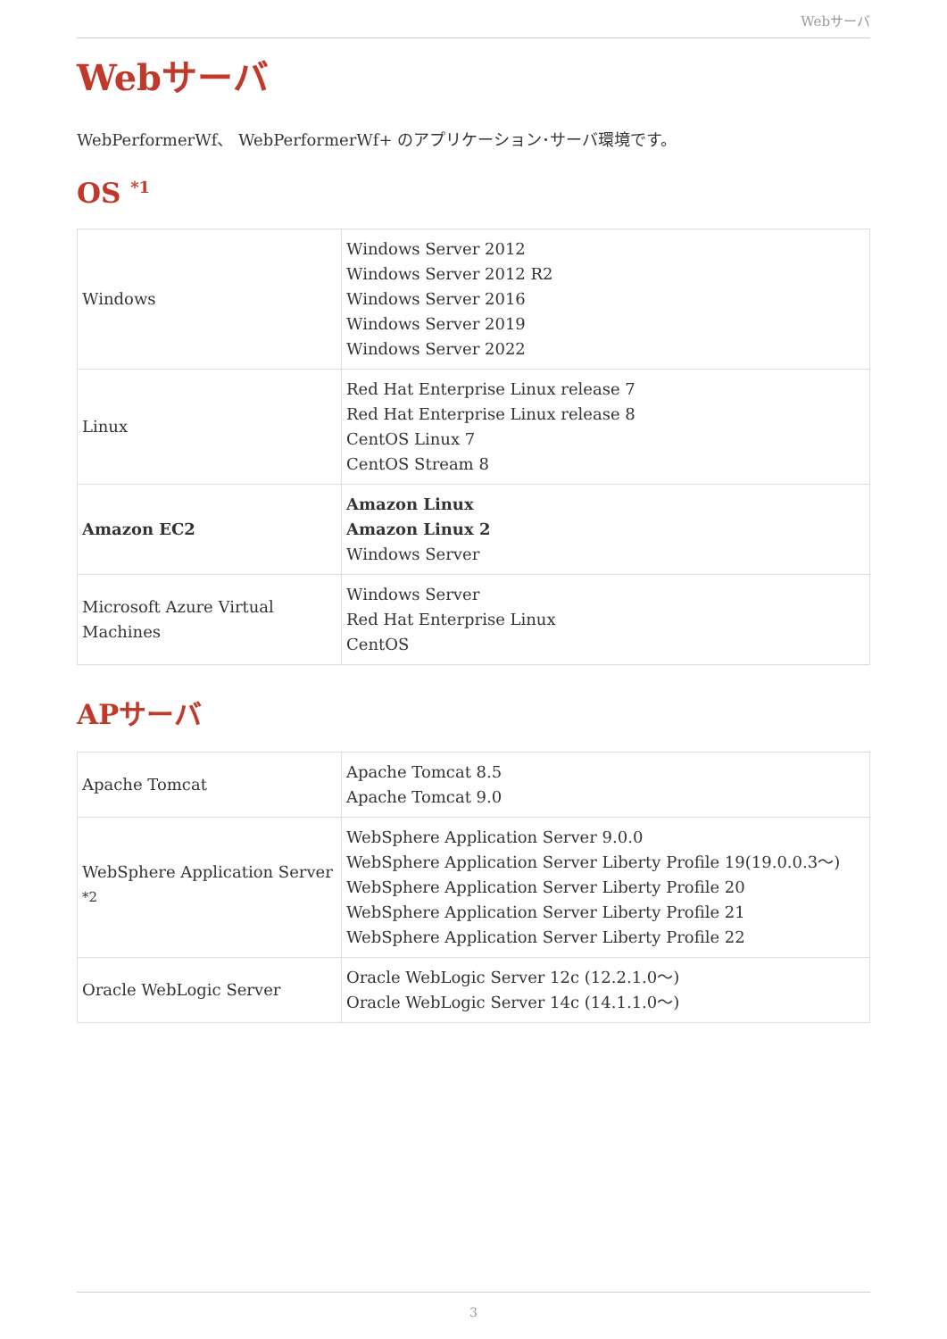Webサーバ
Webサーバ
WebPerformerWf、 WebPerformerWf+ のアプリケーション･サーバ環境です。
OS <sup>*1</sup>
| Windows | Windows Server 2012 Windows Server 2012 R2 Windows Server 2016 Windows Server 2019 Windows Server 2022 |
| Linux | Red Hat Enterprise Linux release 7 Red Hat Enterprise Linux release 8 CentOS Linux 7 CentOS Stream 8 |
| Amazon EC2 | Amazon Linux Amazon Linux 2 Windows Server |
| Microsoft Azure Virtual Machines | Windows Server Red Hat Enterprise Linux CentOS |
APサーバ
| Apache Tomcat | Apache Tomcat 8.5 Apache Tomcat 9.0 |
| WebSphere Application Server <sup>*2</sup> | WebSphere Application Server 9.0.0 WebSphere Application Server Liberty Profile 19(19.0.0.3～) WebSphere Application Server Liberty Profile 20 WebSphere Application Server Liberty Profile 21 WebSphere Application Server Liberty Profile 22 |
| Oracle WebLogic Server | Oracle WebLogic Server 12c (12.2.1.0～) Oracle WebLogic Server 14c (14.1.1.0～) |
3